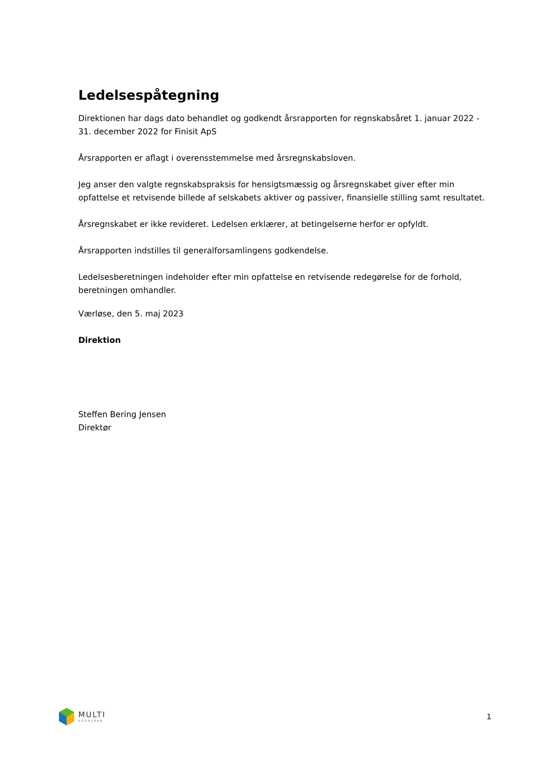Ledelsespåtegning
Direktionen har dags dato behandlet og godkendt årsrapporten for regnskabsåret 1. januar 2022 - 31. december 2022 for Finisit ApS
Årsrapporten er aflagt i overensstemmelse med årsregnskabsloven.
Jeg anser den valgte regnskabspraksis for hensigtsmæssig og årsregnskabet giver efter min opfattelse et retvisende billede af selskabets aktiver og passiver, finansielle stilling samt resultatet.
Årsregnskabet er ikke revideret. Ledelsen erklærer, at betingelserne herfor er opfyldt.
Årsrapporten indstilles til generalforsamlingens godkendelse.
Ledelsesberetningen indeholder efter min opfattelse en retvisende redegørelse for de forhold, beretningen omhandler.
Værløse, den 5. maj 2023
Direktion
Steffen Bering Jensen
Direktør
MULTI
REGNSKAB
1